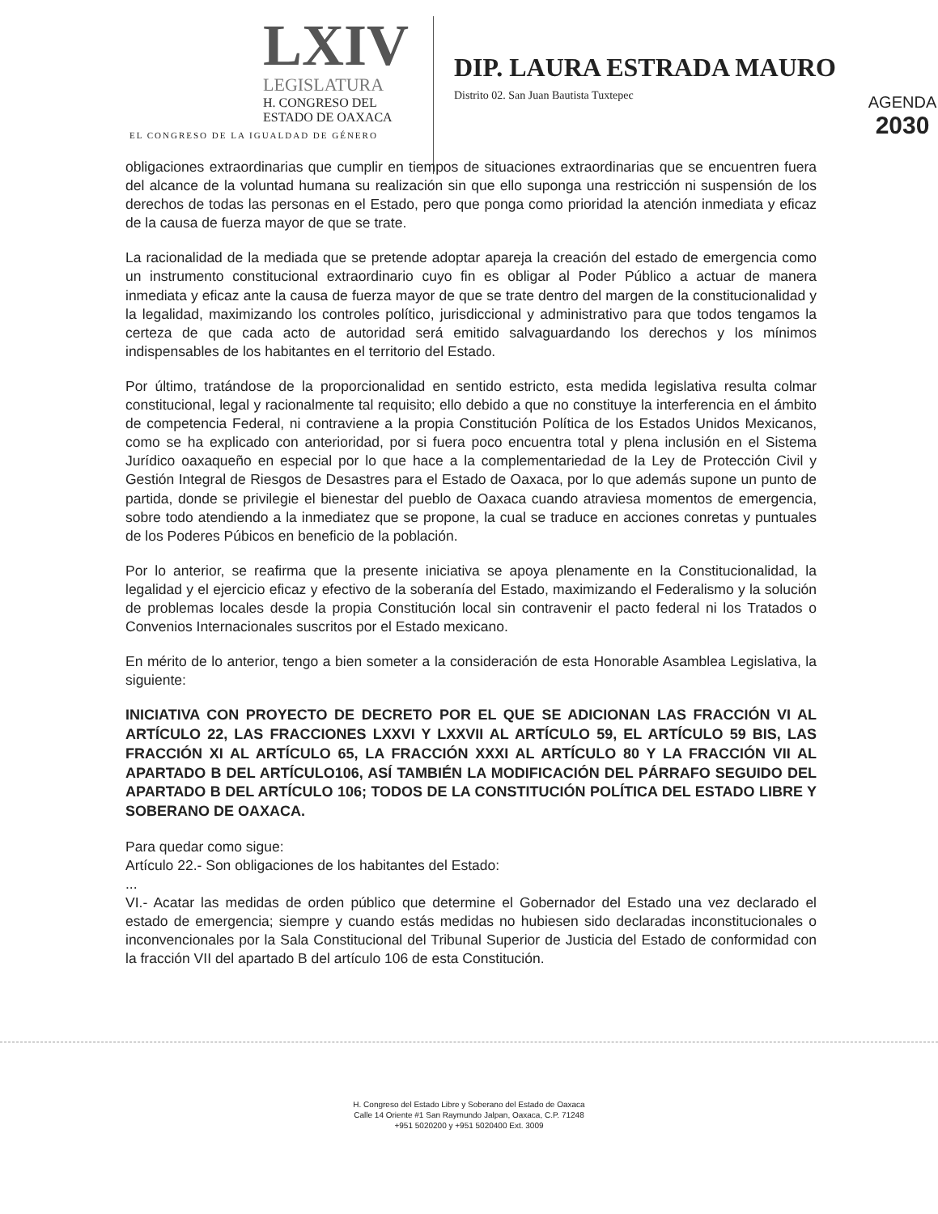LXIV
LEGISLATURA
H. CONGRESO DEL
ESTADO DE OAXACA
EL CONGRESO DE LA IGUALDAD DE GÉNERO
DIP. LAURA ESTRADA MAURO
Distrito 02. San Juan Bautista Tuxtepec
AGENDA
2030
obligaciones extraordinarias que cumplir en tiempos de situaciones extraordinarias que se encuentren fuera del alcance de la voluntad humana su realización sin que ello suponga una restricción ni suspensión de los derechos de todas las personas en el Estado, pero que ponga como prioridad la atención inmediata y eficaz de la causa de fuerza mayor de que se trate.
La racionalidad de la mediada que se pretende adoptar apareja la creación del estado de emergencia como un instrumento constitucional extraordinario cuyo fin es obligar al Poder Público a actuar de manera inmediata y eficaz ante la causa de fuerza mayor de que se trate dentro del margen de la constitucionalidad y la legalidad, maximizando los controles político, jurisdiccional y administrativo para que todos tengamos la certeza de que cada acto de autoridad será emitido salvaguardando los derechos y los mínimos indispensables de los habitantes en el territorio del Estado.
Por último, tratándose de la proporcionalidad en sentido estricto, esta medida legislativa resulta colmar constitucional, legal y racionalmente tal requisito; ello debido a que no constituye la interferencia en el ámbito de competencia Federal, ni contraviene a la propia Constitución Política de los Estados Unidos Mexicanos, como se ha explicado con anterioridad, por si fuera poco encuentra total y plena inclusión en el Sistema Jurídico oaxaqueño en especial por lo que hace a la complementariedad de la Ley de Protección Civil y Gestión Integral de Riesgos de Desastres para el Estado de Oaxaca, por lo que además supone un punto de partida, donde se privilegie el bienestar del pueblo de Oaxaca cuando atraviesa momentos de emergencia, sobre todo atendiendo a la inmediatez que se propone, la cual se traduce en acciones conretas y puntuales de los Poderes Púbicos en beneficio de la población.
Por lo anterior, se reafirma que la presente iniciativa se apoya plenamente en la Constitucionalidad, la legalidad y el ejercicio eficaz y efectivo de la soberanía del Estado, maximizando el Federalismo y la solución de problemas locales desde la propia Constitución local sin contravenir el pacto federal ni los Tratados o Convenios Internacionales suscritos por el Estado mexicano.
En mérito de lo anterior, tengo a bien someter a la consideración de esta Honorable Asamblea Legislativa, la siguiente:
INICIATIVA CON PROYECTO DE DECRETO POR EL QUE SE ADICIONAN LAS FRACCIÓN VI AL ARTÍCULO 22, LAS FRACCIONES LXXVI Y LXXVII AL ARTÍCULO 59, EL ARTÍCULO 59 BIS, LAS FRACCIÓN XI AL ARTÍCULO 65, LA FRACCIÓN XXXI AL ARTÍCULO 80 Y LA FRACCIÓN VII AL APARTADO B DEL ARTÍCULO106, ASÍ TAMBIÉN LA MODIFICACIÓN DEL PÁRRAFO SEGUIDO DEL APARTADO B DEL ARTÍCULO 106; TODOS DE LA CONSTITUCIÓN POLÍTICA DEL ESTADO LIBRE Y SOBERANO DE OAXACA.
Para quedar como sigue:
Artículo 22.- Son obligaciones de los habitantes del Estado:
...
VI.- Acatar las medidas de orden público que determine el Gobernador del Estado una vez declarado el estado de emergencia; siempre y cuando estás medidas no hubiesen sido declaradas inconstitucionales o inconvencionales por la Sala Constitucional del Tribunal Superior de Justicia del Estado de conformidad con la fracción VII del apartado B del artículo 106 de esta Constitución.
H. Congreso del Estado Libre y Soberano del Estado de Oaxaca
Calle 14 Oriente #1 San Raymundo Jalpan, Oaxaca, C.P. 71248
+951 5020200 y +951 5020400 Ext. 3009